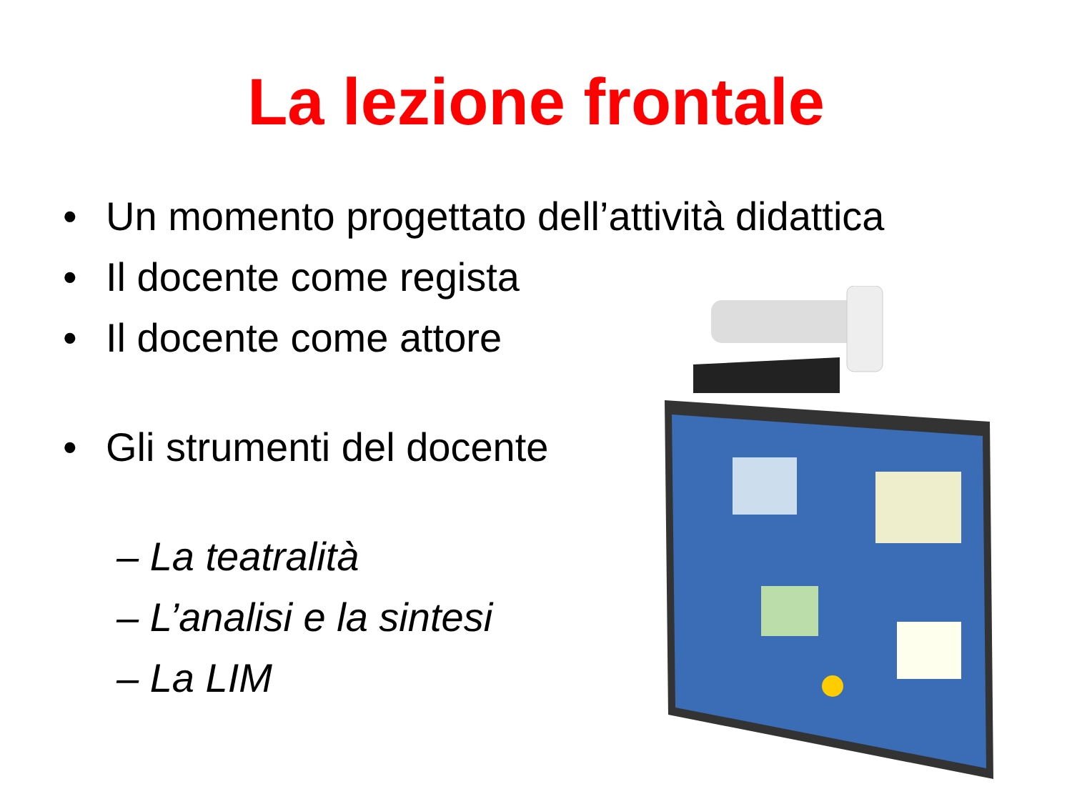La lezione frontale
• Un momento progettato dell’attività didattica
• Il docente come regista
• Il docente come attore
• Gli strumenti del docente
– La teatralità
– L’analisi e la sintesi
– La LIM